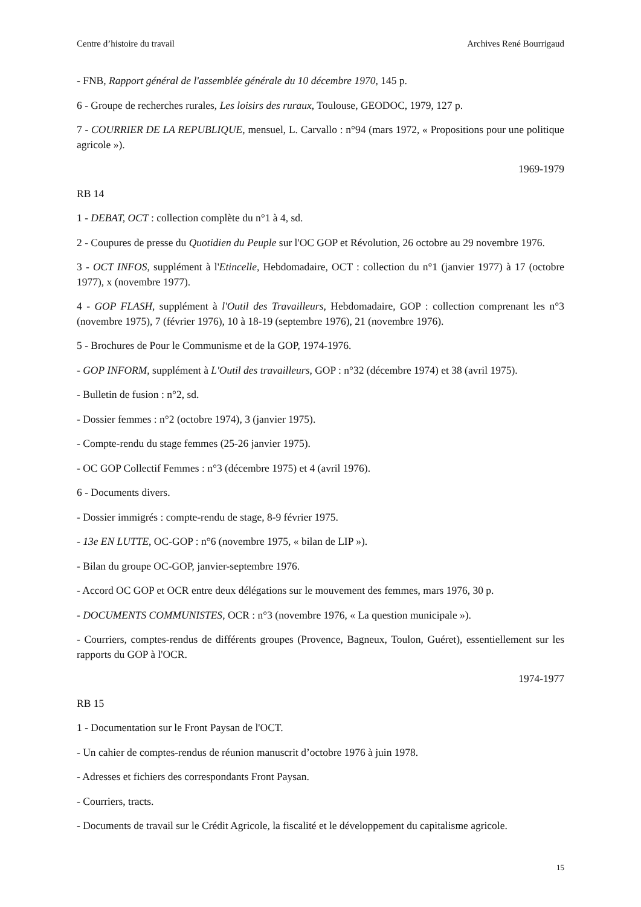Centre d’histoire du travail Archives René Bourrigaud
- FNB, Rapport général de l'assemblée générale du 10 décembre 1970, 145 p.
6 - Groupe de recherches rurales, Les loisirs des ruraux, Toulouse, GEODOC, 1979, 127 p.
7 - COURRIER DE LA REPUBLIQUE, mensuel, L. Carvallo : n°94 (mars 1972, « Propositions pour une politique agricole »).
1969-1979
RB 14
1 - DEBAT, OCT : collection complète du n°1 à 4, sd.
2 - Coupures de presse du Quotidien du Peuple sur l'OC GOP et Révolution, 26 octobre au 29 novembre 1976.
3 - OCT INFOS, supplément à l'Etincelle, Hebdomadaire, OCT : collection du n°1 (janvier 1977) à 17 (octobre 1977), x (novembre 1977).
4 - GOP FLASH, supplément à l'Outil des Travailleurs, Hebdomadaire, GOP : collection comprenant les n°3 (novembre 1975), 7 (février 1976), 10 à 18-19 (septembre 1976), 21 (novembre 1976).
5 - Brochures de Pour le Communisme et de la GOP, 1974-1976.
- GOP INFORM, supplément à L'Outil des travailleurs, GOP : n°32 (décembre 1974) et 38 (avril 1975).
- Bulletin de fusion : n°2, sd.
- Dossier femmes : n°2 (octobre 1974), 3 (janvier 1975).
- Compte-rendu du stage femmes (25-26 janvier 1975).
- OC GOP Collectif Femmes : n°3 (décembre 1975) et 4 (avril 1976).
6 - Documents divers.
- Dossier immigrés : compte-rendu de stage, 8-9 février 1975.
- 13e EN LUTTE, OC-GOP : n°6 (novembre 1975, « bilan de LIP »).
- Bilan du groupe OC-GOP, janvier-septembre 1976.
- Accord OC GOP et OCR entre deux délégations sur le mouvement des femmes, mars 1976, 30 p.
- DOCUMENTS COMMUNISTES, OCR : n°3 (novembre 1976, « La question municipale »).
- Courriers, comptes-rendus de différents groupes (Provence, Bagneux, Toulon, Guéret), essentiellement sur les rapports du GOP à l'OCR.
1974-1977
RB 15
1 - Documentation sur le Front Paysan de l'OCT.
- Un cahier de comptes-rendus de réunion manuscrit d’octobre 1976 à juin 1978.
- Adresses et fichiers des correspondants Front Paysan.
- Courriers, tracts.
- Documents de travail sur le Crédit Agricole, la fiscalité et le développement du capitalisme agricole.
15